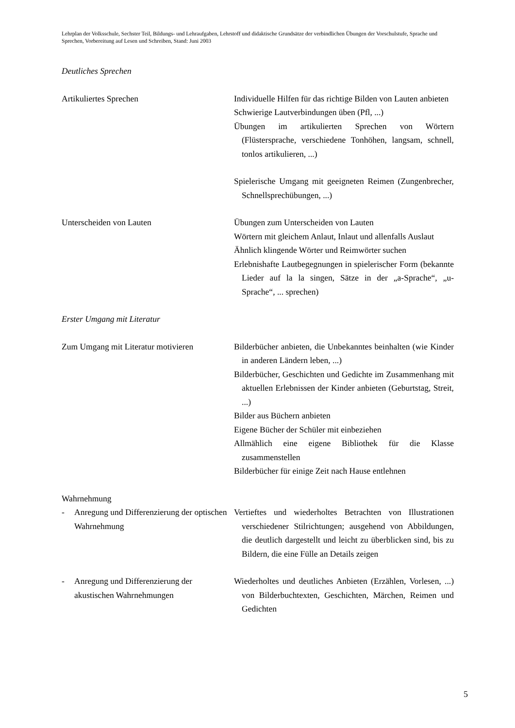Lehrplan der Volksschule, Sechster Teil, Bildungs- und Lehraufgaben, Lehrstoff und didaktische Grundsätze der verbindlichen Übungen der Vorschulstufe, Sprache und Sprechen, Vorbereitung auf Lesen und Schreiben, Stand: Juni 2003
Deutliches Sprechen
Artikuliertes Sprechen Individuelle Hilfen für das richtige Bilden von Lauten anbieten
Schwierige Lautverbindungen üben (Pfl, ...)
Übungen im artikulierten Sprechen von Wörtern (Flüstersprache, verschiedene Tonhöhen, langsam, schnell, tonlos artikulieren, ...)
Spielerische Umgang mit geeigneten Reimen (Zungenbrecher, Schnellsprechübungen, ...)
Unterscheiden von Lauten Übungen zum Unterscheiden von Lauten
Wörtern mit gleichem Anlaut, Inlaut und allenfalls Auslaut
Ähnlich klingende Wörter und Reimwörter suchen
Erlebnishafte Lautbegegnungen in spielerischer Form (bekannte Lieder auf la la singen, Sätze in der „a-Sprache“, „u-Sprache“, ... sprechen)
Erster Umgang mit Literatur
Zum Umgang mit Literatur motivieren
Bilderbücher anbieten, die Unbekanntes beinhalten (wie Kinder in anderen Ländern leben, ...)
Bilderbücher, Geschichten und Gedichte im Zusammenhang mit aktuellen Erlebnissen der Kinder anbieten (Geburtstag, Streit, ...)
Bilder aus Büchern anbieten
Eigene Bücher der Schüler mit einbeziehen
Allmählich eine eigene Bibliothek für die Klasse zusammenstellen
Bilderbücher für einige Zeit nach Hause entlehnen
Wahrnehmung
- Anregung und Differenzierung der optischen Wahrnehmung
Vertieftes und wiederholtes Betrachten von Illustrationen verschiedener Stilrichtungen; ausgehend von Abbildungen, die deutlich dargestellt und leicht zu überblicken sind, bis zu Bildern, die eine Fülle an Details zeigen
- Anregung und Differenzierung der akustischen Wahrnehmungen
Wiederholtes und deutliches Anbieten (Erzählen, Vorlesen, ...) von Bilderbuchtexten, Geschichten, Märchen, Reimen und Gedichten
5